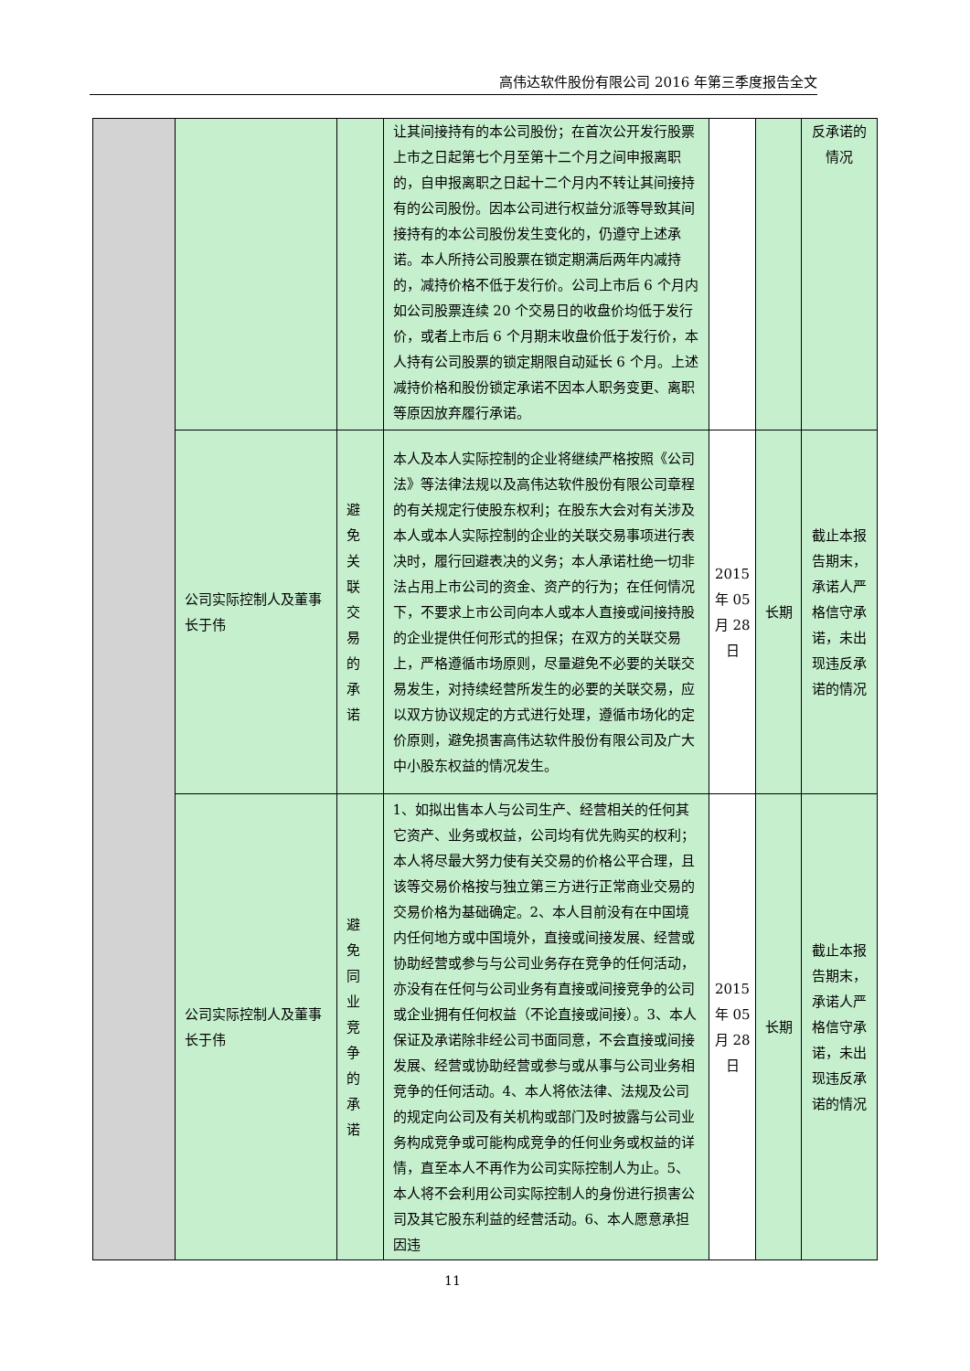高伟达软件股份有限公司 2016 年第三季度报告全文
| | | | 让其间接持有的本公司股份；在首次公开发行股票上市之日起第七个月至第十二个月之间申报离职的，自申报离职之日起十二个月内不转让其间接持有的公司股份。因本公司进行权益分派等导致其间接持有的本公司股份发生变化的，仍遵守上述承诺。本人所持公司股票在锁定期满后两年内减持的，减持价格不低于发行价。公司上市后 6 个月内如公司股票连续 20 个交易日的收盘价均低于发行价，或者上市后 6 个月期末收盘价低于发行价，本人持有公司股票的锁定期限自动延长 6 个月。上述减持价格和股份锁定承诺不因本人职务变更、离职等原因放弃履行承诺。 | | | 反承诺的情况 |
| | 公司实际控制人及董事长于伟 | 避免关联交易的承诺 | 本人及本人实际控制的企业将继续严格按照《公司法》等法律法规以及高伟达软件股份有限公司章程的有关规定行使股东权利；在股东大会对有关涉及本人或本人实际控制的企业的关联交易事项进行表决时，履行回避表决的义务；本人承诺杜绝一切非法占用上市公司的资金、资产的行为；在任何情况下，不要求上市公司向本人或本人直接或间接持股的企业提供任何形式的担保；在双方的关联交易上，严格遵循市场原则，尽量避免不必要的关联交易发生，对持续经营所发生的必要的关联交易，应以双方协议规定的方式进行处理，遵循市场化的定价原则，避免损害高伟达软件股份有限公司及广大中小股东权益的情况发生。 | 2015 年 05 月 28 日 | 长期 | 截止本报告期末，承诺人严格信守承诺，未出现违反承诺的情况 |
| | 公司实际控制人及董事长于伟 | 避免同业竞争的承诺 | 1、如拟出售本人与公司生产、经营相关的任何其它资产、业务或权益，公司均有优先购买的权利；本人将尽最大努力使有关交易的价格公平合理，且该等交易价格按与独立第三方进行正常商业交易的交易价格为基础确定。2、本人目前没有在中国境内任何地方或中国境外，直接或间接发展、经营或协助经营或参与与公司业务存在竞争的任何活动，亦没有在任何与公司业务有直接或间接竞争的公司或企业拥有任何权益（不论直接或间接）。3、本人保证及承诺除非经公司书面同意，不会直接或间接发展、经营或协助经营或参与或从事与公司业务相竞争的任何活动。4、本人将依法律、法规及公司的规定向公司及有关机构或部门及时披露与公司业务构成竞争或可能构成竞争的任何业务或权益的详情，直至本人不再作为公司实际控制人为止。5、本人将不会利用公司实际控制人的身份进行损害公司及其它股东利益的经营活动。6、本人愿意承担因违 | 2015 年 05 月 28 日 | 长期 | 截止本报告期末，承诺人严格信守承诺，未出现违反承诺的情况 |
11